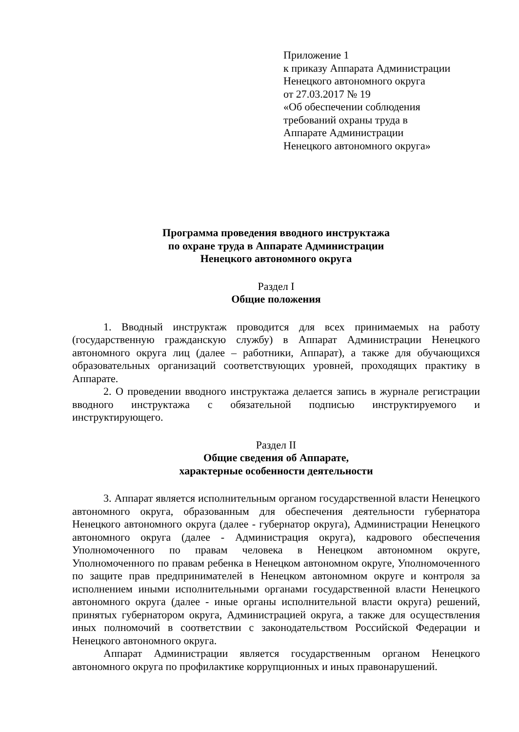Приложение 1
к приказу Аппарата Администрации
Ненецкого автономного округа
от 27.03.2017 № 19
«Об обеспечении соблюдения
требований охраны труда в
Аппарате Администрации
Ненецкого автономного округа»
Программа проведения вводного инструктажа
по охране труда в Аппарате Администрации
Ненецкого автономного округа
Раздел I
Общие положения
1. Вводный инструктаж проводится для всех принимаемых на работу (государственную гражданскую службу) в Аппарат Администрации Ненецкого автономного округа лиц (далее – работники, Аппарат), а также для обучающихся образовательных организаций соответствующих уровней, проходящих практику в Аппарате.
2. О проведении вводного инструктажа делается запись в журнале регистрации вводного инструктажа с обязательной подписью инструктируемого и инструктирующего.
Раздел II
Общие сведения об Аппарате,
характерные особенности деятельности
3. Аппарат является исполнительным органом государственной власти Ненецкого автономного округа, образованным для обеспечения деятельности губернатора Ненецкого автономного округа (далее - губернатор округа), Администрации Ненецкого автономного округа (далее - Администрация округа), кадрового обеспечения Уполномоченного по правам человека в Ненецком автономном округе, Уполномоченного по правам ребенка в Ненецком автономном округе, Уполномоченного по защите прав предпринимателей в Ненецком автономном округе и контроля за исполнением иными исполнительными органами государственной власти Ненецкого автономного округа (далее - иные органы исполнительной власти округа) решений, принятых губернатором округа, Администрацией округа, а также для осуществления иных полномочий в соответствии с законодательством Российской Федерации и Ненецкого автономного округа.
Аппарат Администрации является государственным органом Ненецкого автономного округа по профилактике коррупционных и иных правонарушений.